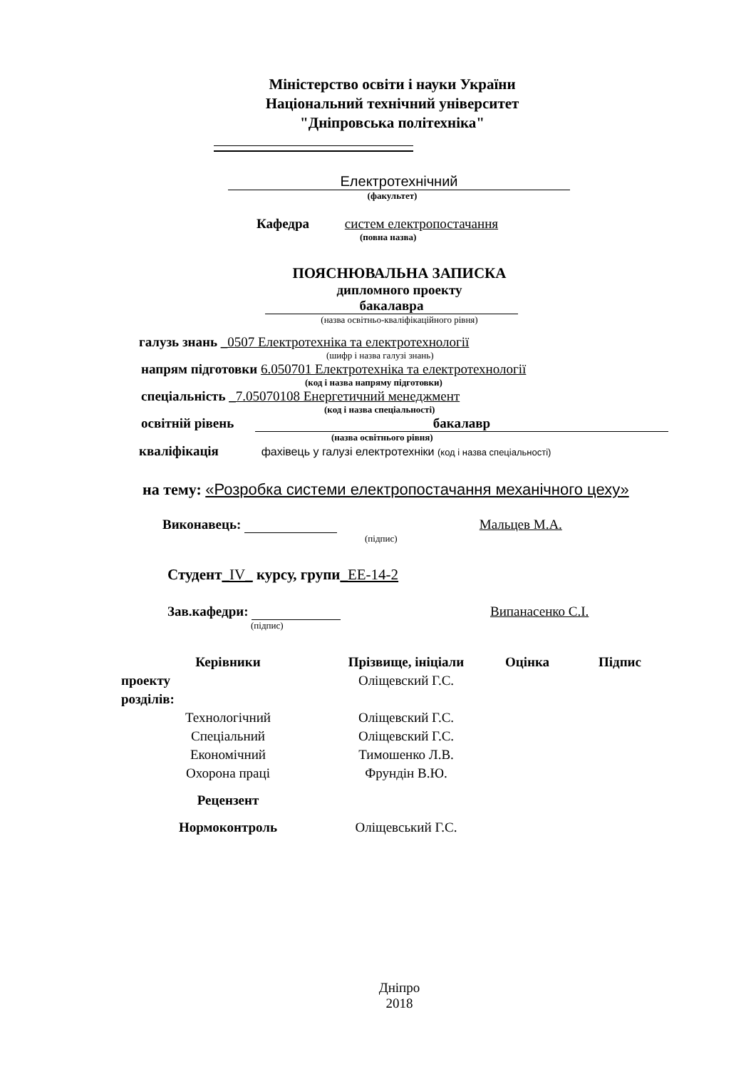Міністерство освіти і науки України
Національний технічний університет
"Дніпровська політехніка"
Електротехнічний
(факультет)
Кафедра систем електропостачання
(повна назва)
ПОЯСНЮВАЛЬНА ЗАПИСКА
дипломного проекту
бакалавра
(назва освітньо-кваліфікаційного рівня)
галузь знань _0507 Електротехніка та електротехнології
(шифр і назва галузі знань)
напрям підготовки 6.050701 Електротехніка та електротехнології
(код і назва напряму підготовки)
спеціальність _7.05070108 Енергетичний менеджмент
(код і назва спеціальності)
освітній рівень бакалавр
(назва освітнього рівня)
кваліфікація фахівець у галузі електротехніки (код і назва спеціальності)
на тему: «Розробка системи електропостачання механічного цеху»
Виконавець: Мальцев М.А.
(підпис)
Студент_IV_ курсу, групи_ЕЕ-14-2
Зав.кафедри: Випанасенко С.І.
(підпис)
| Керівники | Прізвище, ініціали | Оцінка | Підпис |
| --- | --- | --- | --- |
| проекту | Оліщевский Г.С. | | |
| розділів: | | | |
| Технологічний | Оліщевский Г.С. | | |
| Спеціальний | Оліщевский Г.С. | | |
| Економічний | Тимошенко Л.В. | | |
| Охорона праці | Фрундін В.Ю. | | |
| Рецензент | | | |
| Нормоконтроль | Оліщевський Г.С. | | |
Дніпро
2018